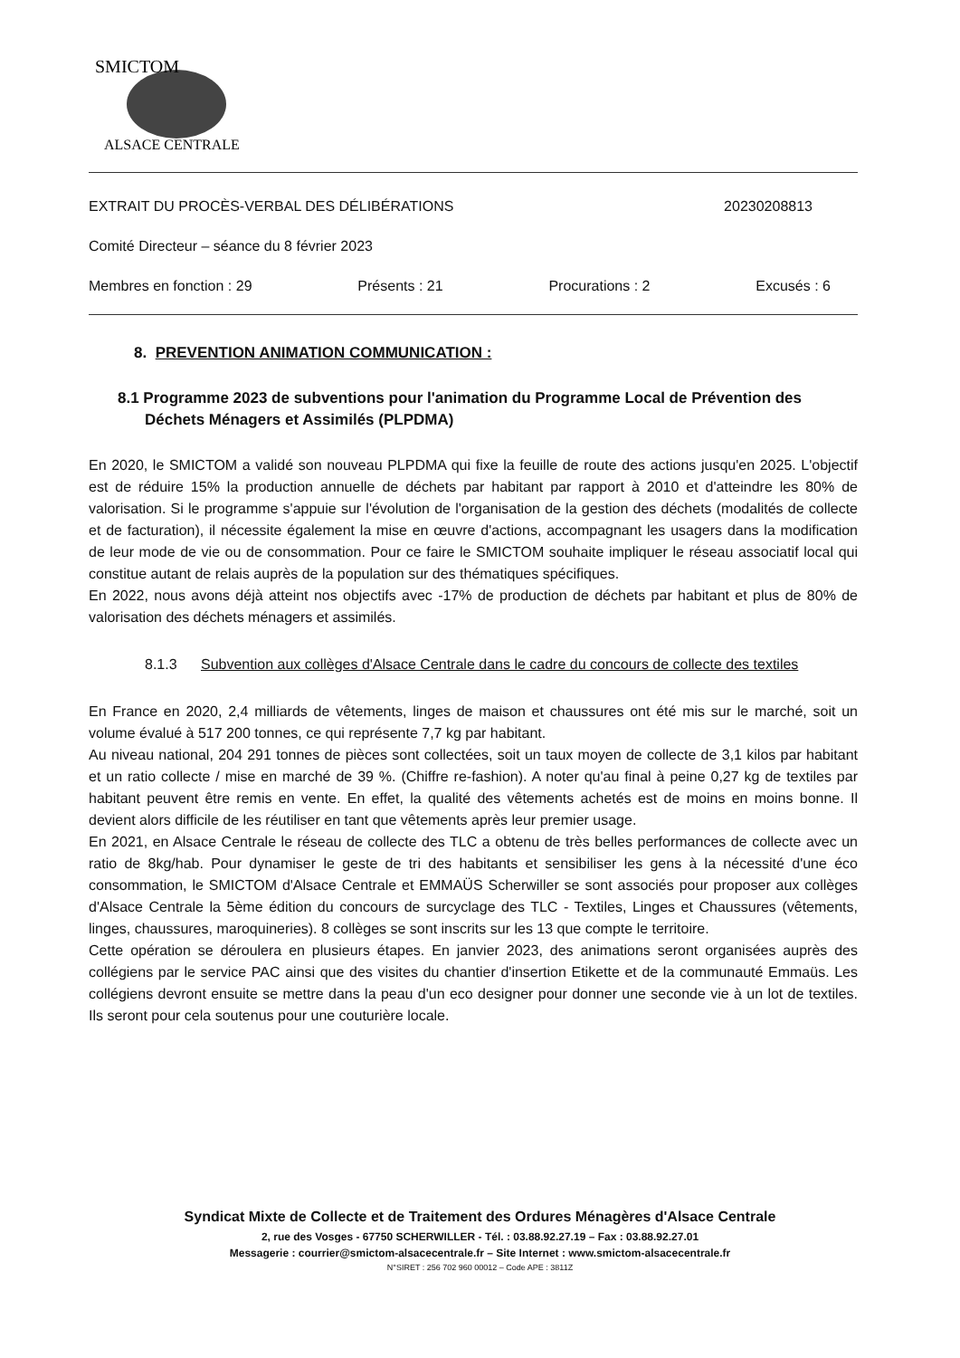SMICTOM
ALSACE CENTRALE
EXTRAIT DU PROCÈS-VERBAL DES DÉLIBÉRATIONS 20230208813
Comité Directeur – séance du 8 février 2023
Membres en fonction : 29 Présents : 21 Procurations : 2 Excusés : 6
8. PREVENTION ANIMATION COMMUNICATION :
8.1 Programme 2023 de subventions pour l'animation du Programme Local de Prévention des Déchets Ménagers et Assimilés (PLPDMA)
En 2020, le SMICTOM a validé son nouveau PLPDMA qui fixe la feuille de route des actions jusqu'en 2025. L'objectif est de réduire 15% la production annuelle de déchets par habitant par rapport à 2010 et d'atteindre les 80% de valorisation. Si le programme s'appuie sur l'évolution de l'organisation de la gestion des déchets (modalités de collecte et de facturation), il nécessite également la mise en œuvre d'actions, accompagnant les usagers dans la modification de leur mode de vie ou de consommation. Pour ce faire le SMICTOM souhaite impliquer le réseau associatif local qui constitue autant de relais auprès de la population sur des thématiques spécifiques.
En 2022, nous avons déjà atteint nos objectifs avec -17% de production de déchets par habitant et plus de 80% de valorisation des déchets ménagers et assimilés.
8.1.3 Subvention aux collèges d'Alsace Centrale dans le cadre du concours de collecte des textiles
En France en 2020, 2,4 milliards de vêtements, linges de maison et chaussures ont été mis sur le marché, soit un volume évalué à 517 200 tonnes, ce qui représente 7,7 kg par habitant.
Au niveau national, 204 291 tonnes de pièces sont collectées, soit un taux moyen de collecte de 3,1 kilos par habitant et un ratio collecte / mise en marché de 39 %. (Chiffre re-fashion). A noter qu'au final à peine 0,27 kg de textiles par habitant peuvent être remis en vente. En effet, la qualité des vêtements achetés est de moins en moins bonne. Il devient alors difficile de les réutiliser en tant que vêtements après leur premier usage.
En 2021, en Alsace Centrale le réseau de collecte des TLC a obtenu de très belles performances de collecte avec un ratio de 8kg/hab. Pour dynamiser le geste de tri des habitants et sensibiliser les gens à la nécessité d'une éco consommation, le SMICTOM d'Alsace Centrale et EMMAÜS Scherwiller se sont associés pour proposer aux collèges d'Alsace Centrale la 5ème édition du concours de surcyclage des TLC - Textiles, Linges et Chaussures (vêtements, linges, chaussures, maroquineries). 8 collèges se sont inscrits sur les 13 que compte le territoire.
Cette opération se déroulera en plusieurs étapes. En janvier 2023, des animations seront organisées auprès des collégiens par le service PAC ainsi que des visites du chantier d'insertion Etikette et de la communauté Emmaüs. Les collégiens devront ensuite se mettre dans la peau d'un eco designer pour donner une seconde vie à un lot de textiles. Ils seront pour cela soutenus pour une couturière locale.
Syndicat Mixte de Collecte et de Traitement des Ordures Ménagères d'Alsace Centrale
2, rue des Vosges - 67750 SCHERWILLER - Tél. : 03.88.92.27.19 – Fax : 03.88.92.27.01
Messagerie : courrier@smictom-alsacecentrale.fr – Site Internet : www.smictom-alsacecentrale.fr
N°SIRET : 256 702 960 00012 – Code APE : 3811Z